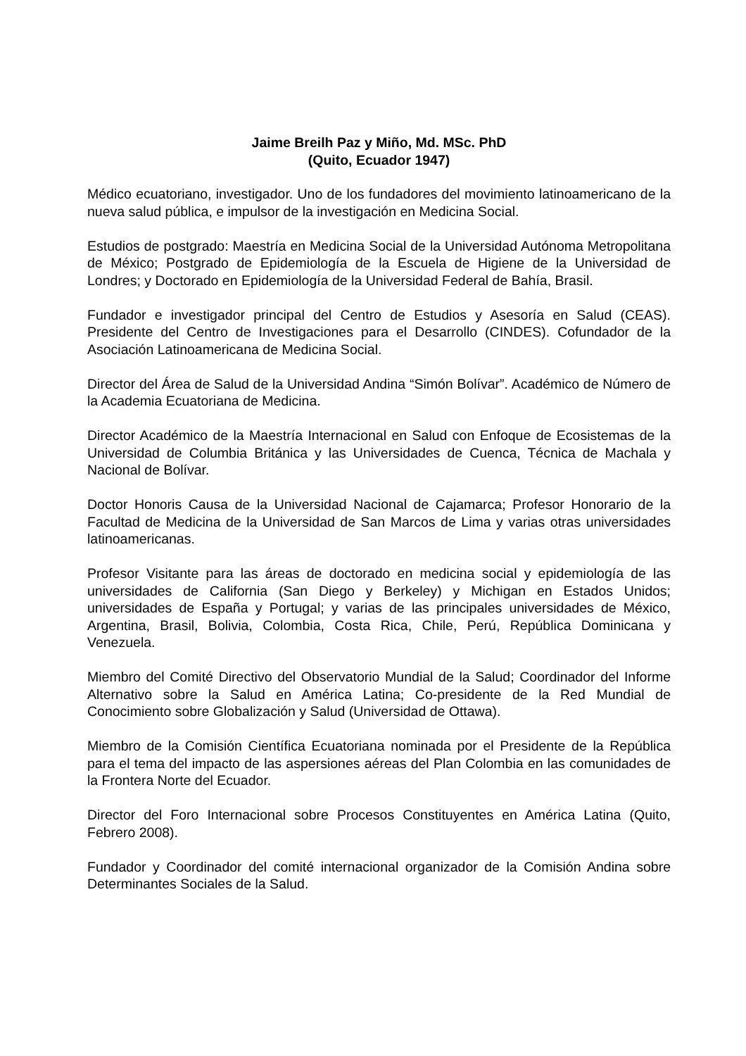Jaime Breilh Paz y Miño, Md. MSc. PhD
(Quito, Ecuador 1947)
Médico ecuatoriano, investigador. Uno de los fundadores del movimiento latinoamericano de la nueva salud pública, e impulsor de la investigación en Medicina Social.
Estudios de postgrado: Maestría en Medicina Social de la Universidad Autónoma Metropolitana de México; Postgrado de Epidemiología de la Escuela de Higiene de la Universidad de Londres; y Doctorado en Epidemiología de la Universidad Federal de Bahía, Brasil.
Fundador e investigador principal del Centro de Estudios y Asesoría en Salud (CEAS). Presidente del Centro de Investigaciones para el Desarrollo (CINDES). Cofundador de la Asociación Latinoamericana de Medicina Social.
Director del Área de Salud de la Universidad Andina “Simón Bolívar”. Académico de Número de la Academia Ecuatoriana de Medicina.
Director Académico de la Maestría Internacional en Salud con Enfoque de Ecosistemas de la Universidad de Columbia Británica y las Universidades de Cuenca, Técnica de Machala y Nacional de Bolívar.
Doctor Honoris Causa de la Universidad Nacional de Cajamarca; Profesor Honorario de la Facultad de Medicina de la Universidad de San Marcos de Lima y varias otras universidades latinoamericanas.
Profesor Visitante para las áreas de doctorado en medicina social y epidemiología de las universidades de California (San Diego y Berkeley) y Michigan en Estados Unidos; universidades de España y Portugal; y varias de las principales universidades de México, Argentina, Brasil, Bolivia, Colombia, Costa Rica, Chile, Perú, República Dominicana y Venezuela.
Miembro del Comité Directivo del Observatorio Mundial de la Salud; Coordinador del Informe Alternativo sobre la Salud en América Latina; Co-presidente de la Red Mundial de Conocimiento sobre Globalización y Salud (Universidad de Ottawa).
Miembro de la Comisión Científica Ecuatoriana nominada por el Presidente de la República para el tema del impacto de las aspersiones aéreas del Plan Colombia en las comunidades de la Frontera Norte del Ecuador.
Director del Foro Internacional sobre Procesos Constituyentes en América Latina (Quito, Febrero 2008).
Fundador y Coordinador del comité internacional organizador de la Comisión Andina sobre Determinantes Sociales de la Salud.